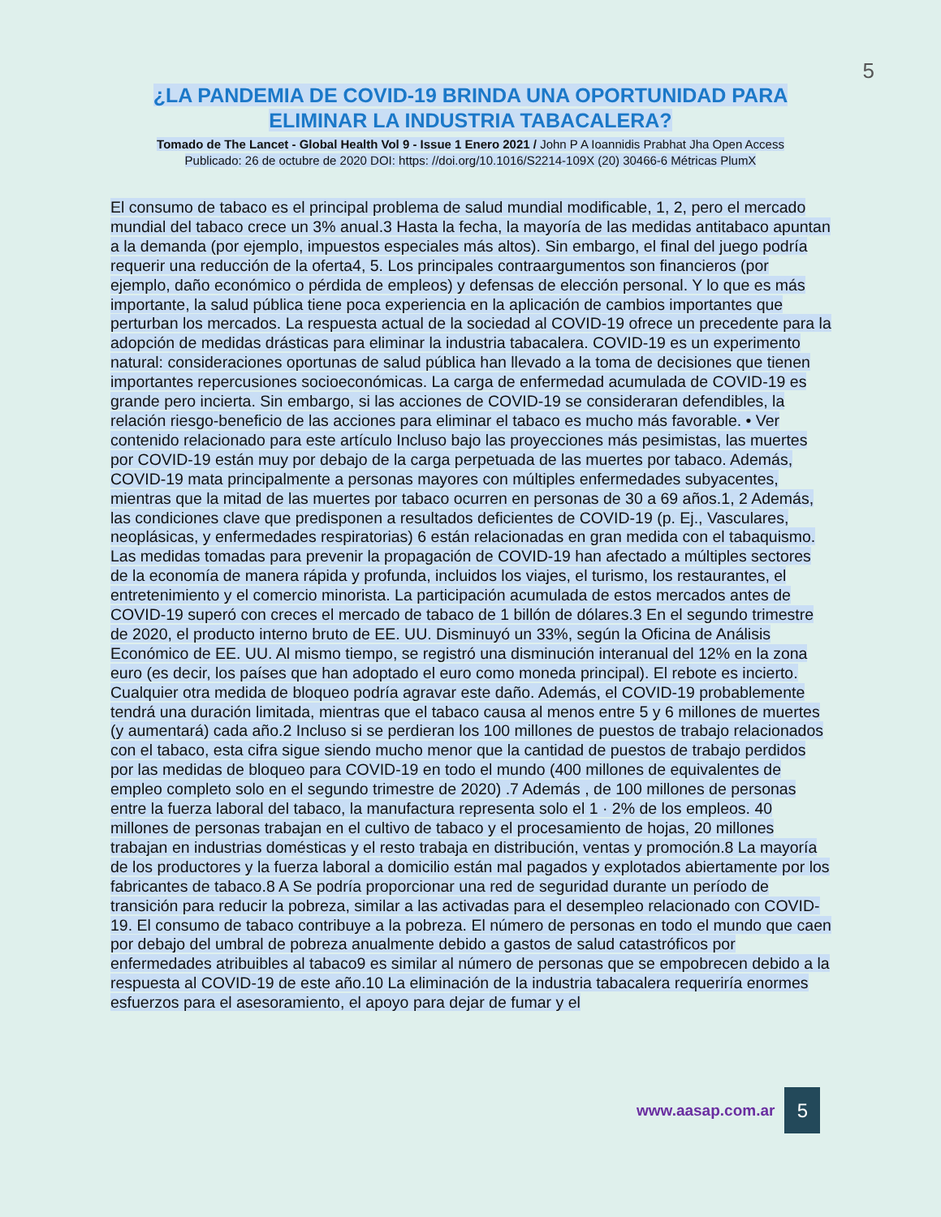5
¿LA PANDEMIA DE COVID-19 BRINDA UNA OPORTUNIDAD PARA ELIMINAR LA INDUSTRIA TABACALERA?
Tomado de The Lancet - Global Health Vol 9 - Issue 1 Enero 2021 / John P A Ioannidis Prabhat Jha Open Access
Publicado: 26 de octubre de 2020 DOI: https: //doi.org/10.1016/S2214-109X (20) 30466-6 Métricas PlumX
El consumo de tabaco es el principal problema de salud mundial modificable, 1, 2, pero el mercado mundial del tabaco crece un 3% anual.3 Hasta la fecha, la mayoría de las medidas antitabaco apuntan a la demanda (por ejemplo, impuestos especiales más altos). Sin embargo, el final del juego podría requerir una reducción de la oferta4, 5. Los principales contraargumentos son financieros (por ejemplo, daño económico o pérdida de empleos) y defensas de elección personal. Y lo que es más importante, la salud pública tiene poca experiencia en la aplicación de cambios importantes que perturban los mercados. La respuesta actual de la sociedad al COVID-19 ofrece un precedente para la adopción de medidas drásticas para eliminar la industria tabacalera. COVID-19 es un experimento natural: consideraciones oportunas de salud pública han llevado a la toma de decisiones que tienen importantes repercusiones socioeconómicas. La carga de enfermedad acumulada de COVID-19 es grande pero incierta. Sin embargo, si las acciones de COVID-19 se consideraran defendibles, la relación riesgo-beneficio de las acciones para eliminar el tabaco es mucho más favorable. • Ver contenido relacionado para este artículo Incluso bajo las proyecciones más pesimistas, las muertes por COVID-19 están muy por debajo de la carga perpetuada de las muertes por tabaco. Además, COVID-19 mata principalmente a personas mayores con múltiples enfermedades subyacentes, mientras que la mitad de las muertes por tabaco ocurren en personas de 30 a 69 años.1, 2 Además, las condiciones clave que predisponen a resultados deficientes de COVID-19 (p. Ej., Vasculares, neoplásicas, y enfermedades respiratorias) 6 están relacionadas en gran medida con el tabaquismo. Las medidas tomadas para prevenir la propagación de COVID-19 han afectado a múltiples sectores de la economía de manera rápida y profunda, incluidos los viajes, el turismo, los restaurantes, el entretenimiento y el comercio minorista. La participación acumulada de estos mercados antes de COVID-19 superó con creces el mercado de tabaco de 1 billón de dólares.3 En el segundo trimestre de 2020, el producto interno bruto de EE. UU. Disminuyó un 33%, según la Oficina de Análisis Económico de EE. UU. Al mismo tiempo, se registró una disminución interanual del 12% en la zona euro (es decir, los países que han adoptado el euro como moneda principal). El rebote es incierto. Cualquier otra medida de bloqueo podría agravar este daño. Además, el COVID-19 probablemente tendrá una duración limitada, mientras que el tabaco causa al menos entre 5 y 6 millones de muertes (y aumentará) cada año.2 Incluso si se perdieran los 100 millones de puestos de trabajo relacionados con el tabaco, esta cifra sigue siendo mucho menor que la cantidad de puestos de trabajo perdidos por las medidas de bloqueo para COVID-19 en todo el mundo (400 millones de equivalentes de empleo completo solo en el segundo trimestre de 2020) .7 Además , de 100 millones de personas entre la fuerza laboral del tabaco, la manufactura representa solo el 1 · 2% de los empleos. 40 millones de personas trabajan en el cultivo de tabaco y el procesamiento de hojas, 20 millones trabajan en industrias domésticas y el resto trabaja en distribución, ventas y promoción.8 La mayoría de los productores y la fuerza laboral a domicilio están mal pagados y explotados abiertamente por los fabricantes de tabaco.8 A Se podría proporcionar una red de seguridad durante un período de transición para reducir la pobreza, similar a las activadas para el desempleo relacionado con COVID-19. El consumo de tabaco contribuye a la pobreza. El número de personas en todo el mundo que caen por debajo del umbral de pobreza anualmente debido a gastos de salud catastróficos por enfermedades atribuibles al tabaco9 es similar al número de personas que se empobrecen debido a la respuesta al COVID-19 de este año.10 La eliminación de la industria tabacalera requeriría enormes esfuerzos para el asesoramiento, el apoyo para dejar de fumar y el
www.aasap.com.ar
5